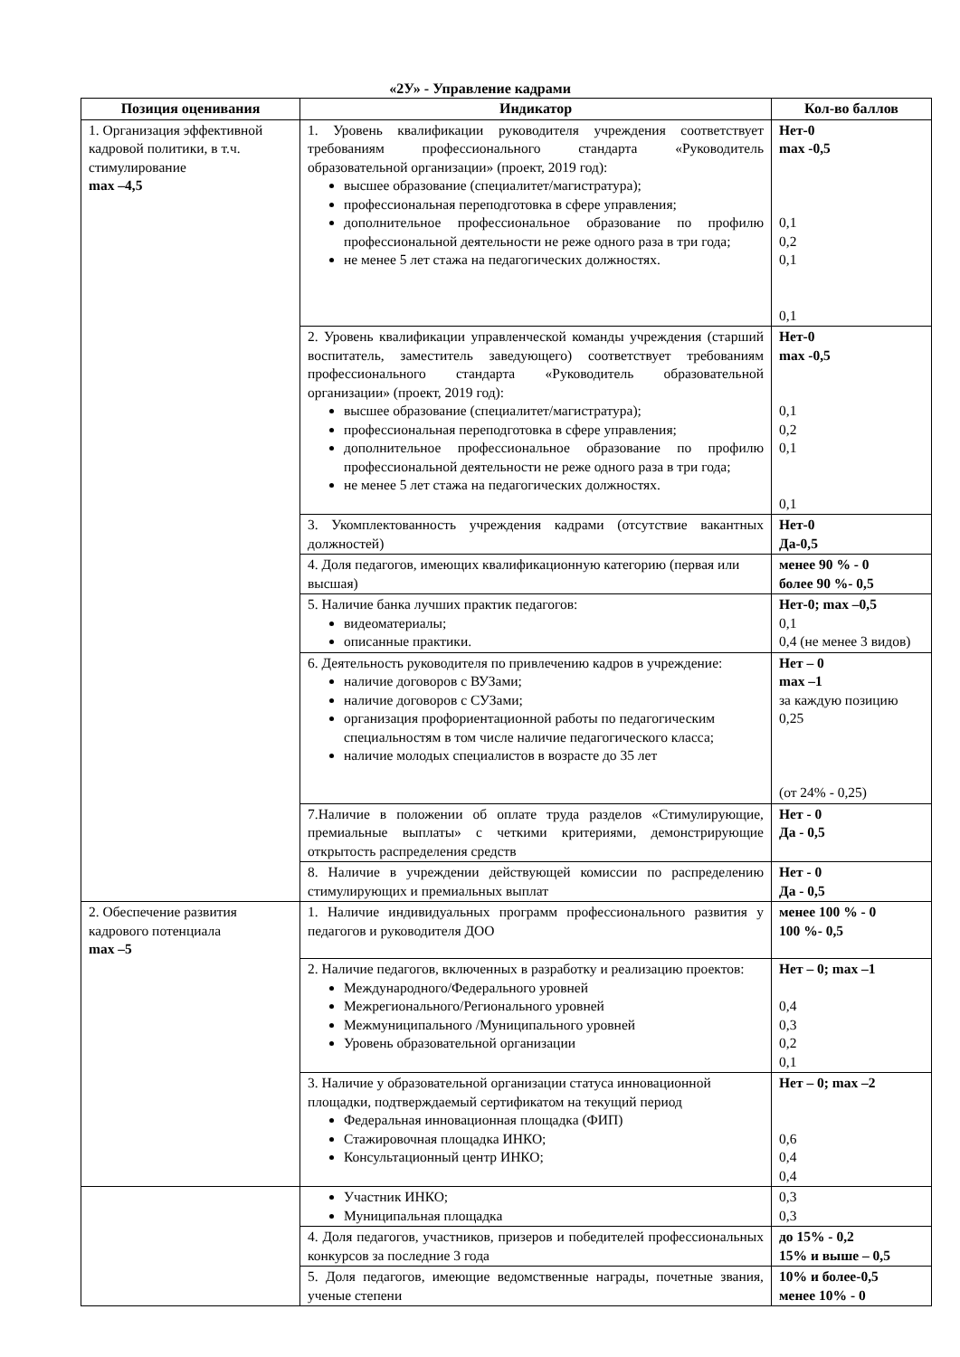«2У» - Управление кадрами
| Позиция оценивания | Индикатор | Кол-во баллов |
| --- | --- | --- |
| 1. Организация эффективной кадровой политики, в т.ч. стимулирование max –4,5 | 1. Уровень квалификации руководителя учреждения соответствует требованиям профессионального стандарта «Руководитель образовательной организации» (проект, 2019 год): высшее образование (специалитет/магистратура); профессиональная переподготовка в сфере управления; дополнительное профессиональное образование по профилю профессиональной деятельности не реже одного раза в три года; не менее 5 лет стажа на педагогических должностях. | Нет-0 max -0,5 0,1 0,2 0,1 0,1 |
| | 2. Уровень квалификации управленческой команды учреждения (старший воспитатель, заместитель заведующего) соответствует требованиям профессионального стандарта «Руководитель образовательной организации» (проект, 2019 год): высшее образование (специалитет/магистратура); профессиональная переподготовка в сфере управления; дополнительное профессиональное образование по профилю профессиональной деятельности не реже одного раза в три года; не менее 5 лет стажа на педагогических должностях. | Нет-0 max -0,5 0,1 0,2 0,1 0,1 |
| | 3. Укомплектованность учреждения кадрами (отсутствие вакантных должностей) | Нет-0 Да-0,5 |
| | 4. Доля педагогов, имеющих квалификационную категорию (первая или высшая) | менее 90 % - 0 более 90 %- 0,5 |
| | 5. Наличие банка лучших практик педагогов: видеоматериалы; описанные практики. | Нет-0; max –0,5 0,1 0,4 (не менее 3 видов) |
| | 6. Деятельность руководителя по привлечению кадров в учреждение: наличие договоров с ВУЗами; наличие договоров с СУЗами; организация профориентационной работы по педагогическим специальностям в том числе наличие педагогического класса; наличие молодых специалистов в возрасте до 35 лет | Нет – 0 max –1 за каждую позицию 0,25 (от 24% - 0,25) |
| | 7.Наличие в положении об оплате труда разделов «Стимулирующие, премиальные выплаты» с четкими критериями, демонстрирующие открытость распределения средств | Нет - 0 Да - 0,5 |
| | 8. Наличие в учреждении действующей комиссии по распределению стимулирующих и премиальных выплат | Нет - 0 Да - 0,5 |
| 2. Обеспечение развития кадрового потенциала max –5 | 1. Наличие индивидуальных программ профессионального развития у педагогов и руководителя ДОО | менее 100 % - 0 100 %- 0,5 |
| | 2. Наличие педагогов, включенных в разработку и реализацию проектов: Международного/Федерального уровней Межрегионального/Регионального уровней Межмуниципального /Муниципального уровней Уровень образовательной организации | Нет – 0; max –1 0,4 0,3 0,2 0,1 |
| | 3. Наличие у образовательной организации статуса инновационной площадки, подтверждаемый сертификатом на текущий период Федеральная инновационная площадка (ФИП) Стажировочная площадка ИНКО; Консультационный центр ИНКО; | Нет – 0; max –2 0,6 0,4 0,4 |
| | Участник ИНКО; Муниципальная площадка | 0,3 0,3 |
| | 4. Доля педагогов, участников, призеров и победителей профессиональных конкурсов за последние 3 года | до 15% - 0,2 15% и выше – 0,5 |
| | 5. Доля педагогов, имеющие ведомственные награды, почетные звания, ученые степени | 10% и более-0,5 менее 10% - 0 |